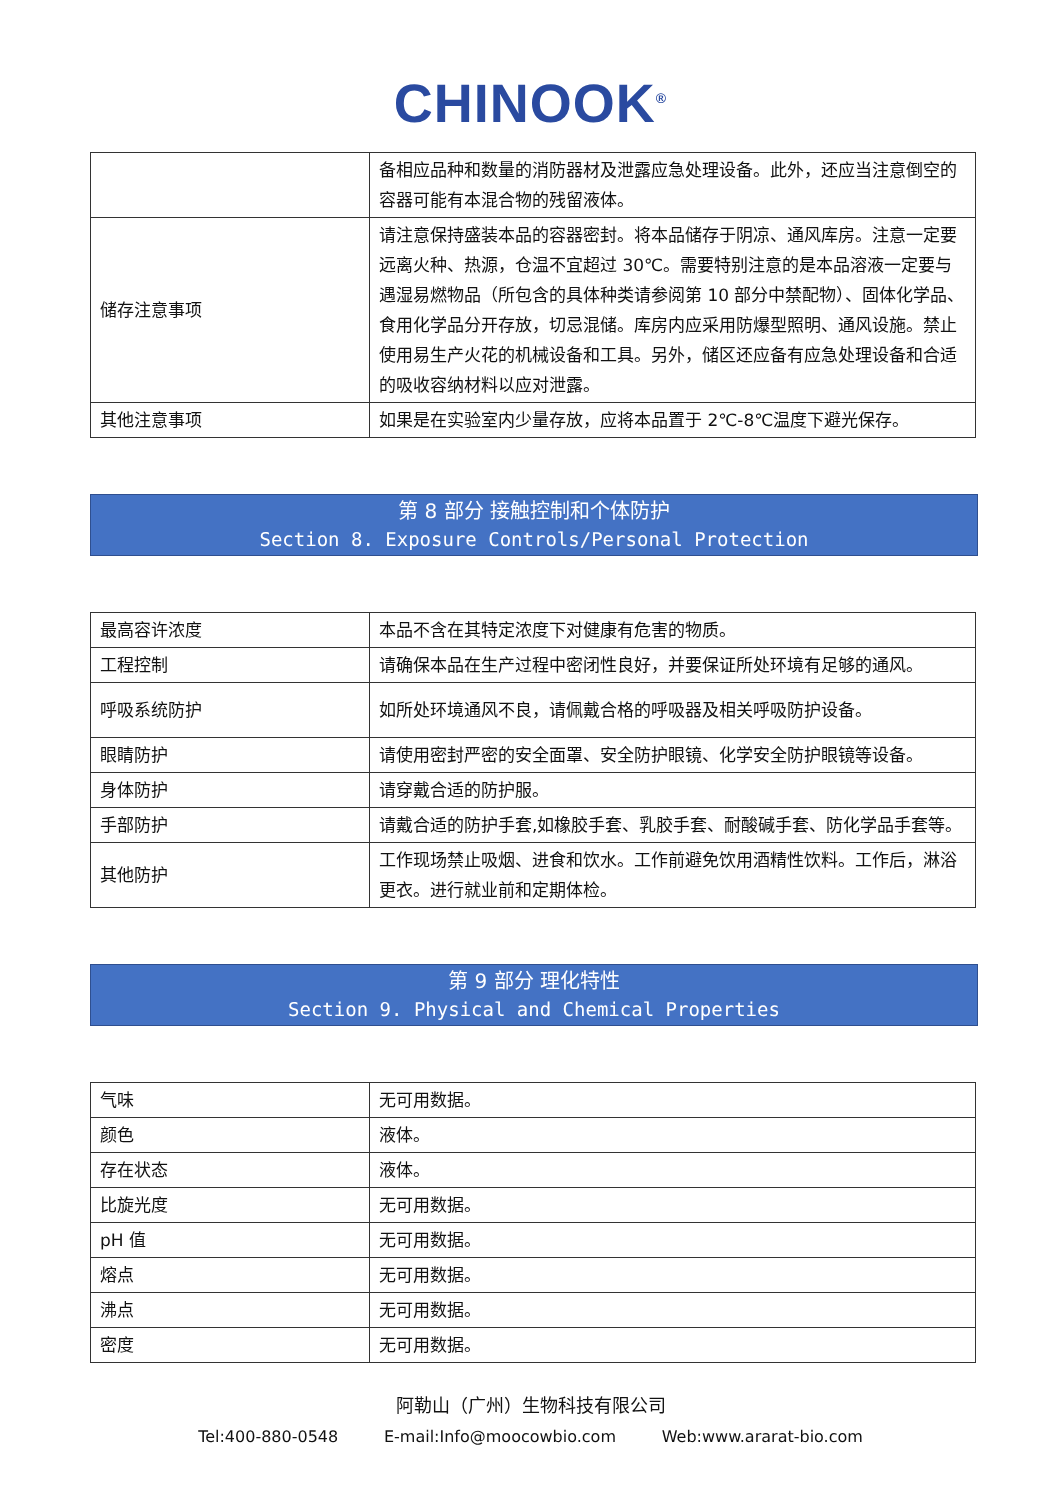CHINOOK<sup>®</sup>
| | 备相应品种和数量的消防器材及泄露应急处理设备。此外，还应当注意倒空的容器可能有本混合物的残留液体。 |
| 储存注意事项 | 请注意保持盛装本品的容器密封。将本品储存于阴凉、通风库房。注意一定要远离火种、热源，仓温不宜超过 30℃。需要特别注意的是本品溶液一定要与遇湿易燃物品（所包含的具体种类请参阅第 10 部分中禁配物）、固体化学品、食用化学品分开存放，切忌混储。库房内应采用防爆型照明、通风设施。禁止使用易生产火花的机械设备和工具。另外，储区还应备有应急处理设备和合适的吸收容纳材料以应对泄露。 |
| 其他注意事项 | 如果是在实验室内少量存放，应将本品置于 2℃-8℃温度下避光保存。 |
第 8 部分 接触控制和个体防护
Section 8. Exposure Controls/Personal Protection
| 最高容许浓度 | 本品不含在其特定浓度下对健康有危害的物质。 |
| 工程控制 | 请确保本品在生产过程中密闭性良好，并要保证所处环境有足够的通风。 |
| 呼吸系统防护 | 如所处环境通风不良，请佩戴合格的呼吸器及相关呼吸防护设备。 |
| 眼睛防护 | 请使用密封严密的安全面罩、安全防护眼镜、化学安全防护眼镜等设备。 |
| 身体防护 | 请穿戴合适的防护服。 |
| 手部防护 | 请戴合适的防护手套,如橡胶手套、乳胶手套、耐酸碱手套、防化学品手套等。 |
| 其他防护 | 工作现场禁止吸烟、进食和饮水。工作前避免饮用酒精性饮料。工作后，淋浴更衣。进行就业前和定期体检。 |
第 9 部分 理化特性
Section 9. Physical and Chemical Properties
| 气味 | 无可用数据。 |
| 颜色 | 液体。 |
| 存在状态 | 液体。 |
| 比旋光度 | 无可用数据。 |
| pH 值 | 无可用数据。 |
| 熔点 | 无可用数据。 |
| 沸点 | 无可用数据。 |
| 密度 | 无可用数据。 |
阿勒山（广州）生物科技有限公司
Tel:400-880-0548 E-mail:Info@moocowbio.com Web:www.ararat-bio.com